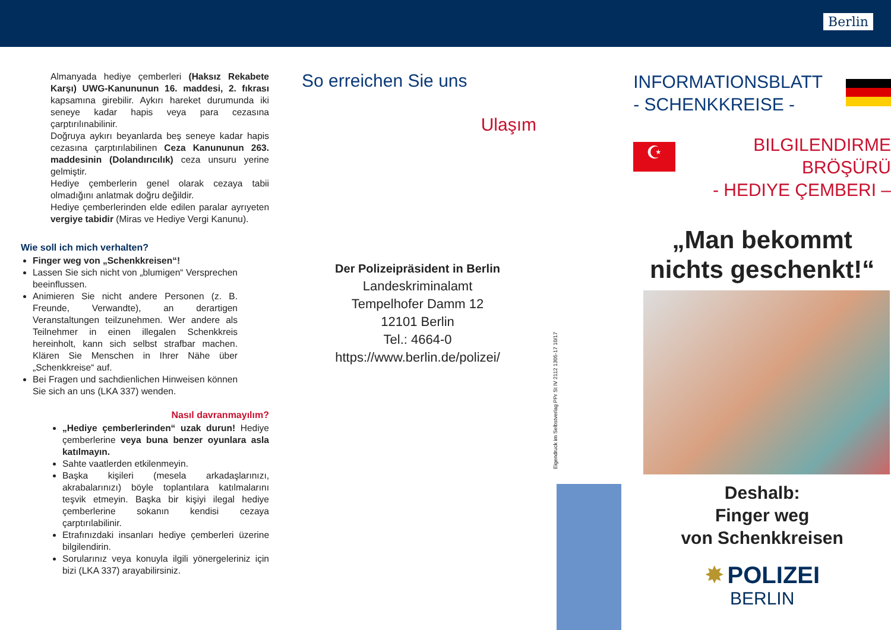Berlin
Almanyada hediye çemberleri (Haksız Rekabete Karşı) UWG-Kanununun 16. maddesi, 2. fıkrası kapsamına girebilir. Aykırı hareket durumunda iki seneye kadar hapis veya para cezasına çarptırılınabilinir.
Doğruya aykırı beyanlarda beş seneye kadar hapis cezasına çarptırılabilinen Ceza Kanununun 263. maddesinin (Dolandırıcılık) ceza unsuru yerine gelmiştir.
Hediye çemberlerin genel olarak cezaya tabii olmadığını anlatmak doğru değildir.
Hediye çemberlerinden elde edilen paralar ayrıyeten vergiye tabidir (Miras ve Hediye Vergi Kanunu).
Wie soll ich mich verhalten?
Finger weg von „Schenkkreisen“!
Lassen Sie sich nicht von „blumigen“ Versprechen beeinflussen.
Animieren Sie nicht andere Personen (z. B. Freunde, Verwandte), an derartigen Veranstaltungen teilzunehmen. Wer andere als Teilnehmer in einen illegalen Schenkkreis hereinholt, kann sich selbst strafbar machen. Klären Sie Menschen in Ihrer Nähe über „Schenkkreise“ auf.
Bei Fragen und sachdienlichen Hinweisen können Sie sich an uns (LKA 337) wenden.
Nasıl davranmayılım?
„Hediye çemberlerinden“ uzak durun! Hediye çemberlerine veya buna benzer oyunlara asla katılmayın.
Sahte vaatlerden etkilenmeyin.
Başka kişileri (mesela arkadaşlarınızı, akrabalarınızı) böyle toplantılara katılmalarını teşvik etmeyin. Başka bir kişiyi ilegal hediye çemberlerine sokanın kendisi cezaya çarptırılabilinir.
Etrafınızdaki insanları hediye çemberleri üzerine bilgilendirin.
Sorularınız veya konuyla ilgili yönergeleriniz için bizi (LKA 337) arayabilirsiniz.
So erreichen Sie uns
Ulaşım
Der Polizeipräsident in Berlin
Landeskriminalamt
Tempelhofer Damm 12
12101 Berlin
Tel.: 4664-0
https://www.berlin.de/polizei/
INFORMATIONSBLATT
- SCHENKKREISE -
☪
BILGILENDIRME BRÖŞÜRÜ
- HEDIYE ÇEMBERI –
„Man bekommt nichts geschenkt!“
Deshalb:
Finger weg
von Schenkkreisen
✸ POLIZEI
BERLIN
Eigendruck im Selbstverlag PPr St IV 2112 1305-17 10/17